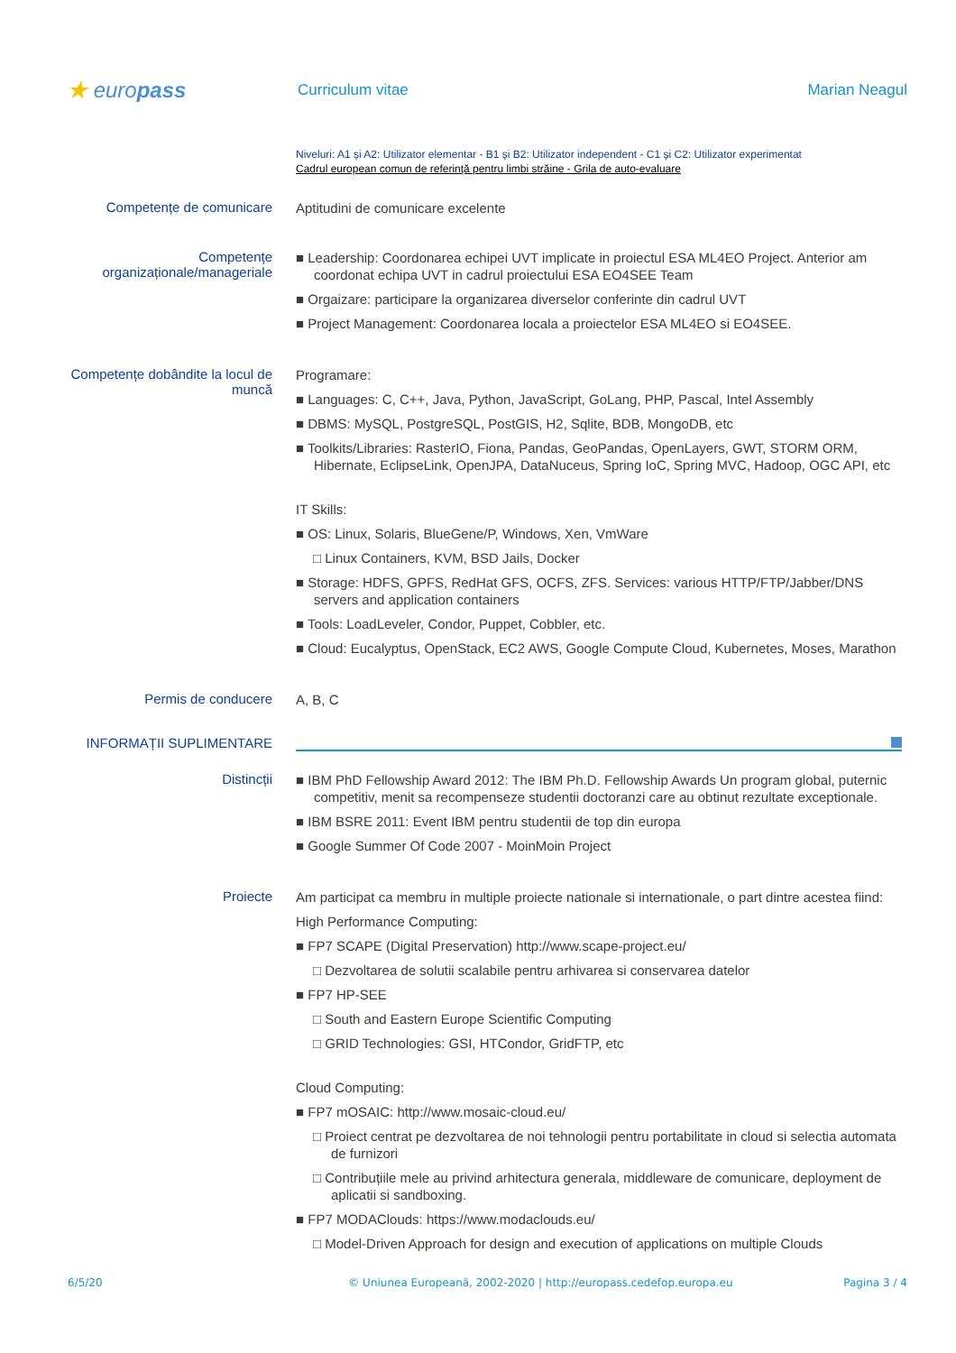★ europass
Curriculum vitae Marian Neagul
Niveluri: A1 și A2: Utilizator elementar - B1 și B2: Utilizator independent - C1 și C2: Utilizator experimentat
Cadrul european comun de referință pentru limbi străine - Grila de auto-evaluare
Competențe de comunicare
Aptitudini de comunicare excelente
Competențe organizaționale/manageriale
■ Leadership: Coordonarea echipei UVT implicate in proiectul ESA ML4EO Project. Anterior am coordonat echipa UVT in cadrul proiectului ESA EO4SEE Team
■ Orgaizare: participare la organizarea diverselor conferinte din cadrul UVT
■ Project Management: Coordonarea locala a proiectelor ESA ML4EO si EO4SEE.
Competențe dobândite la locul de muncă
Programare:
■ Languages: C, C++, Java, Python, JavaScript, GoLang, PHP, Pascal, Intel Assembly
■ DBMS: MySQL, PostgreSQL, PostGIS, H2, Sqlite, BDB, MongoDB, etc
■ Toolkits/Libraries: RasterIO, Fiona, Pandas, GeoPandas, OpenLayers, GWT, STORM ORM, Hibernate, EclipseLink, OpenJPA, DataNuceus, Spring IoC, Spring MVC, Hadoop, OGC API, etc
IT Skills:
■ OS: Linux, Solaris, BlueGene/P, Windows, Xen, VmWare
□ Linux Containers, KVM, BSD Jails, Docker
■ Storage: HDFS, GPFS, RedHat GFS, OCFS, ZFS. Services: various HTTP/FTP/Jabber/DNS servers and application containers
■ Tools: LoadLeveler, Condor, Puppet, Cobbler, etc.
■ Cloud: Eucalyptus, OpenStack, EC2 AWS, Google Compute Cloud, Kubernetes, Moses, Marathon
Permis de conducere
A, B, C
INFORMAȚII SUPLIMENTARE
Distincții
■ IBM PhD Fellowship Award 2012: The IBM Ph.D. Fellowship Awards Un program global, puternic competitiv, menit sa recompenseze studentii doctoranzi care au obtinut rezultate exceptionale.
■ IBM BSRE 2011: Event IBM pentru studentii de top din europa
■ Google Summer Of Code 2007 - MoinMoin Project
Proiecte
Am participat ca membru in multiple proiecte nationale si internationale, o part dintre acestea fiind:
High Performance Computing:
■ FP7 SCAPE (Digital Preservation) http://www.scape-project.eu/
□ Dezvoltarea de solutii scalabile pentru arhivarea si conservarea datelor
■ FP7 HP-SEE
□ South and Eastern Europe Scientific Computing
□ GRID Technologies: GSI, HTCondor, GridFTP, etc
Cloud Computing:
■ FP7 mOSAIC: http://www.mosaic-cloud.eu/
□ Proiect centrat pe dezvoltarea de noi tehnologii pentru portabilitate in cloud si selectia automata de furnizori
□ Contribuțiile mele au privind arhitectura generala, middleware de comunicare, deployment de aplicatii si sandboxing.
■ FP7 MODAClouds: https://www.modaclouds.eu/
□ Model-Driven Approach for design and execution of applications on multiple Clouds
6/5/20 © Uniunea Europeană, 2002-2020 | http://europass.cedefop.europa.eu Pagina 3 / 4